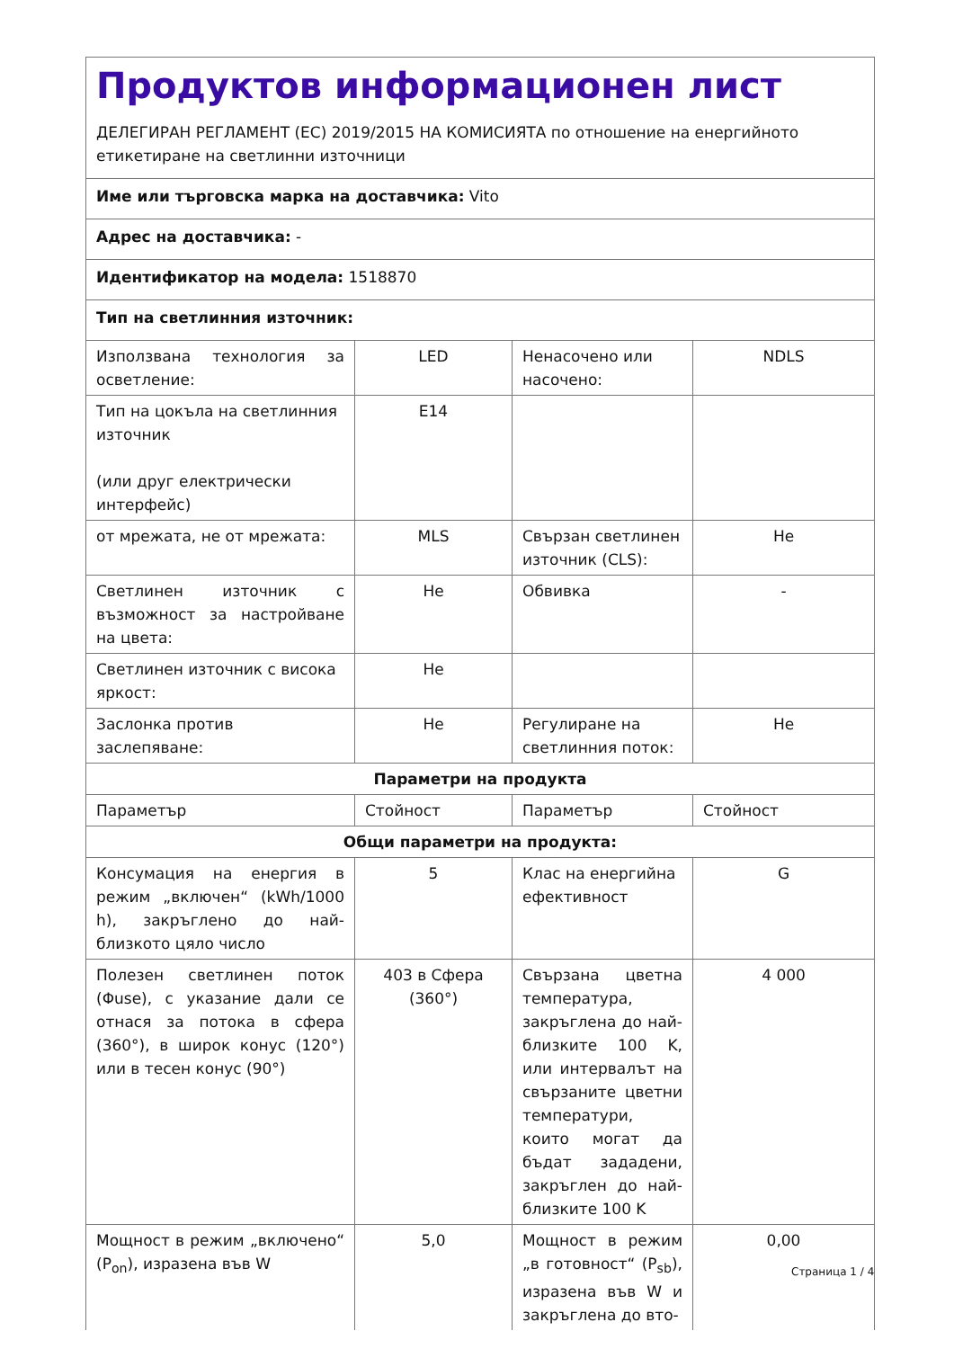| Продуктов информационен лист ДЕЛЕГИРАН РЕГЛАМЕНТ (ЕС) 2019/2015 НА КОМИСИЯТА по отношение на енергийното етикетиране на светлинни източници | | | |
| Име или търговска марка на доставчика: Vito | | | |
| Адрес на доставчика: - | | | |
| Идентификатор на модела: 1518870 | | | |
| Тип на светлинния източник: | | | |
| Използвана технология за осветление: | LED | Ненасочено или насочено: | NDLS |
| Тип на цокъла на светлинния източник (или друг електрически интерфейс) | E14 | | |
| от мрежата, не от мрежата: | MLS | Свързан светлинен източник (CLS): | Не |
| Светлинен източник с възможност за настройване на цвета: | Не | Обвивка | - |
| Светлинен източник с висока яркост: | Не | | |
| Заслонка против заслепяване: | Не | Регулиране на светлинния поток: | Не |
| Параметри на продукта | | | |
| Параметър | Стойност | Параметър | Стойност |
| Общи параметри на продукта: | | | |
| Консумация на енергия в режим „включен“ (kWh/1000 h), закръглено до най-близкото цяло число | 5 | Клас на енергийна ефективност | G |
| Полезен светлинен поток (Φuse), с указание дали се отнася за потока в сфера (360°), в широк конус (120°) или в тесен конус (90°) | 403 в Сфера (360°) | Свързана цветна температура, закръглена до най-близките 100 K, или интервалът на свързаните цветни температури, които могат да бъдат зададени, закръглен до най-близките 100 K | 4 000 |
| Мощност в режим „включено“ (P<sub>on</sub>), изразена във W | 5,0 | Мощност в режим „в готовност“ (P<sub>sb</sub>), изразена във W и закръглена до вто- | 0,00 |
Страница 1 / 4